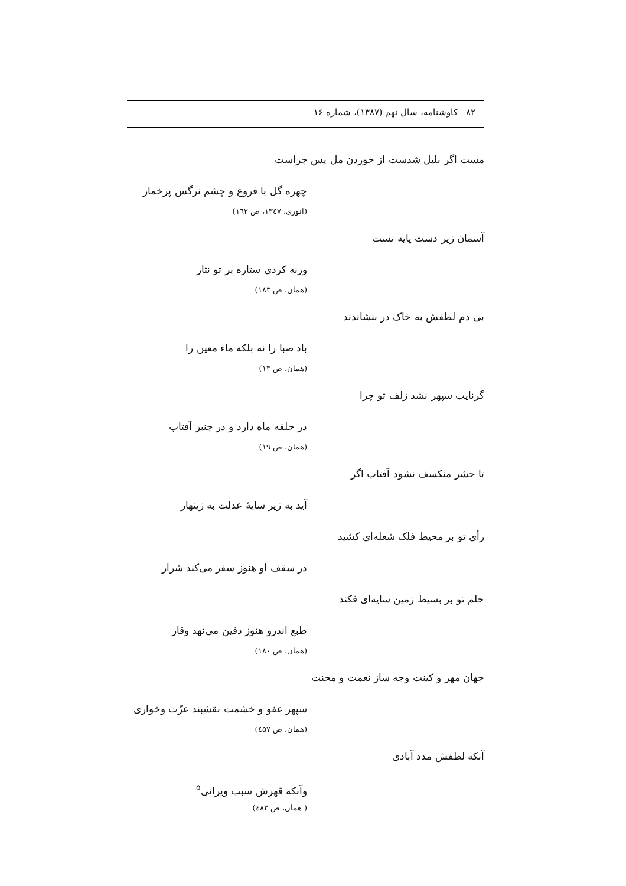۸۲ کاوشنامه، سال نهم (۱۳۸۷)، شماره ۱۶
مست اگر بلبل شدست از خوردن مل پس چراست
چهره گل با فروغ و چشم نرگس پرخمار
(انوری، ۱۳٤۷، ص ۱٦۲)
آسمان زیر دست پایه تست
ورنه کردی ستاره بر تو نثار
(همان، ص ۱۸۳)
بی دم لطفش به خاک در بنشاندند
باد صبا را نه بلکه ماء معین را
(همان، ص ۱۳)
گرنایب سپهر نشد زلف تو چرا
در حلقه ماه دارد و در چنبر آفتاب
(همان، ص ۱۹)
تا حشر منکسف نشود آفتاب اگر
آید به زیر سایهٔ عدلت به زینهار
رأی تو بر محیط فلک شعله‌ای کشید
در سقف او هنوز سفر می‌کند شرار
حلم تو بر بسیط زمین سایه‌ای فکند
طبع اندرو هنوز دفین می‌نهد وقار
(همان، ص ۱۸۰)
جهان مهر و کینت وجه ساز نعمت و محنت
سپهر عفو و خشمت نقشبند عزّت وخواری
(همان، ص ٤۵۷)
آنکه لطفش مدد آبادی
وآنکه قهرش سبب ویرانی<sup>۵</sup>
( همان، ص ٤۸۳)